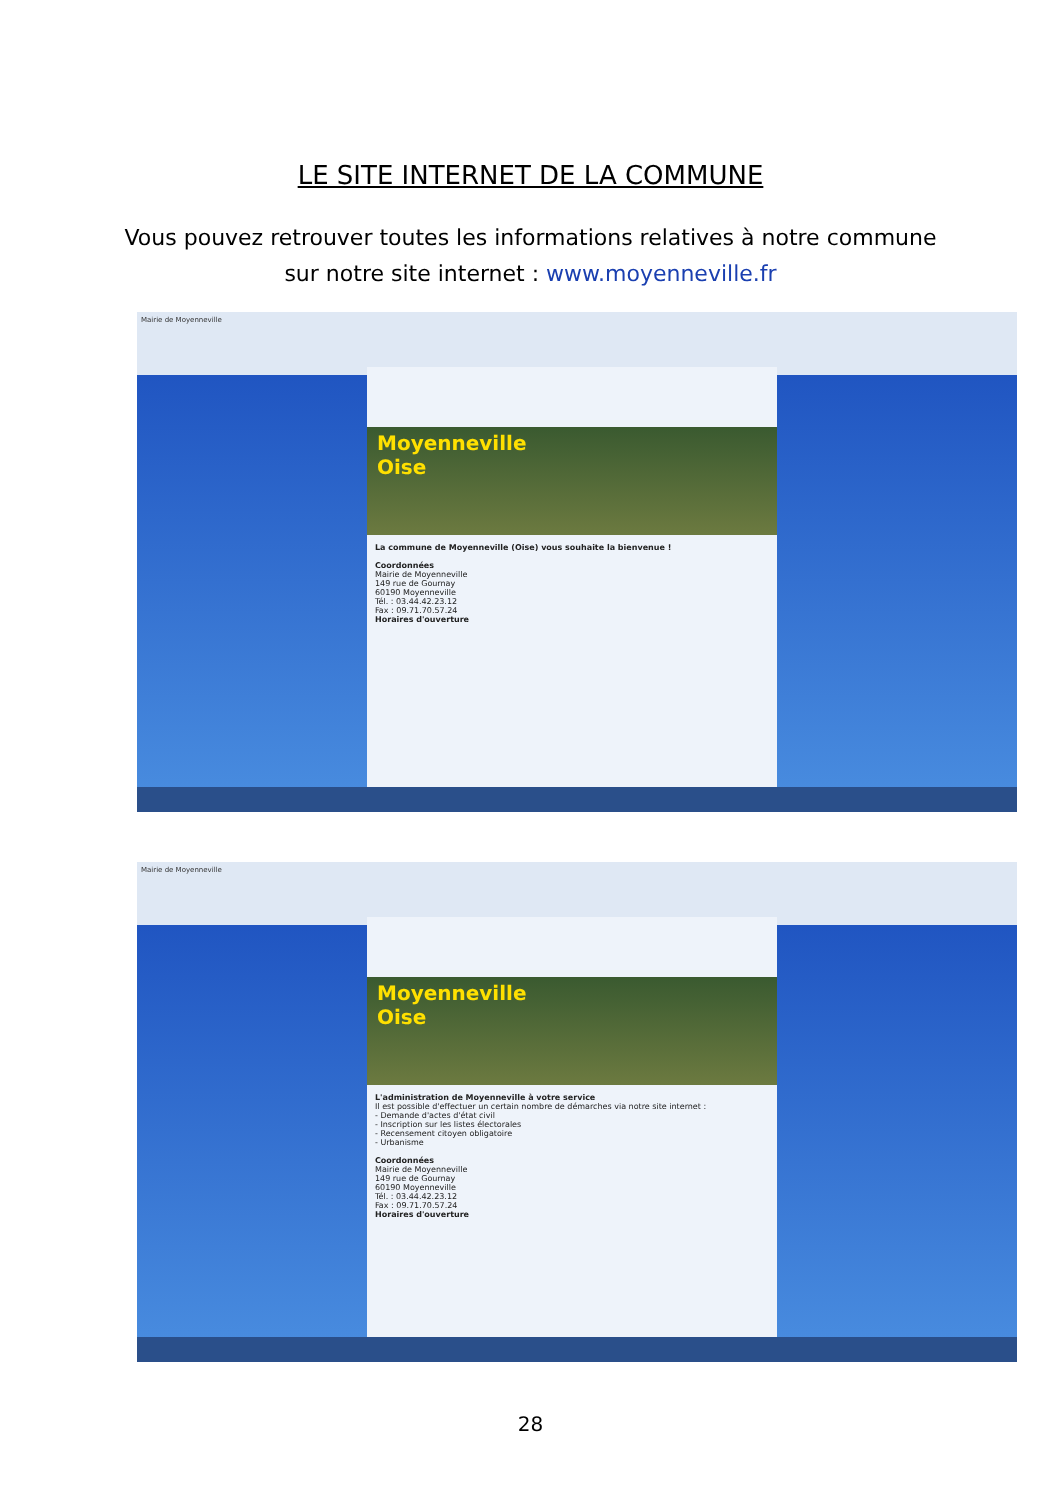LE SITE INTERNET DE LA COMMUNE
Vous pouvez retrouver toutes les informations relatives à notre commune
sur notre site internet : www.moyenneville.fr
Mairie de Moyenneville
Moyenneville
Oise
La commune de Moyenneville (Oise) vous souhaite la bienvenue !
Coordonnées
Mairie de Moyenneville
149 rue de Gournay
60190 Moyenneville
Tél. : 03.44.42.23.12
Fax : 09.71.70.57.24
Horaires d'ouverture
Mairie de Moyenneville
Moyenneville
Oise
L'administration de Moyenneville à votre service
Il est possible d'effectuer un certain nombre de démarches via notre site internet :
- Demande d'actes d'état civil
- Inscription sur les listes électorales
- Recensement citoyen obligatoire
- Urbanisme
Coordonnées
Mairie de Moyenneville
149 rue de Gournay
60190 Moyenneville
Tél. : 03.44.42.23.12
Fax : 09.71.70.57.24
Horaires d'ouverture
28